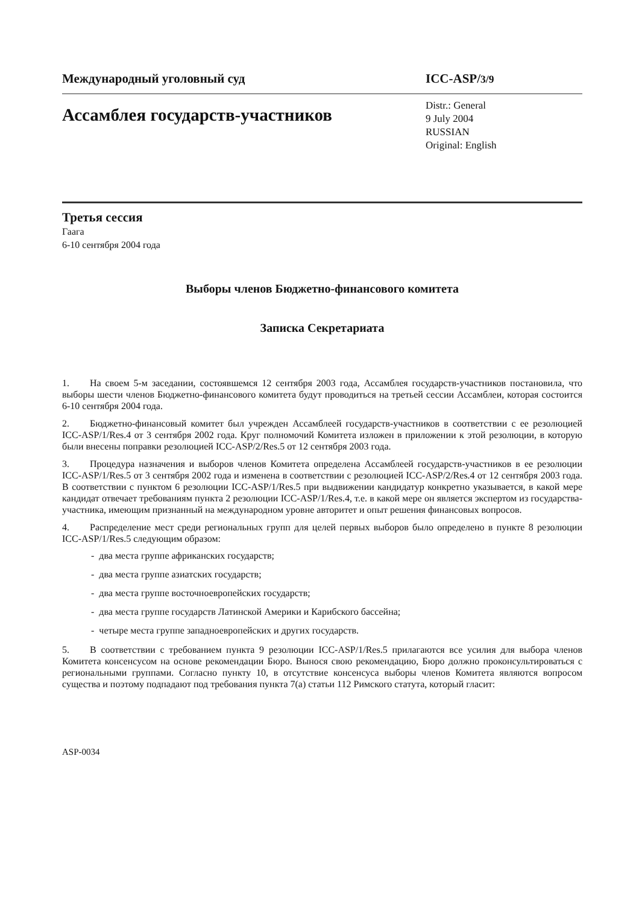Международный уголовный суд ICC-ASP/3/9
Ассамблея государств-участников
Distr.: General
9 July 2004
RUSSIAN
Original: English
Третья сессия
Гаага
6-10 сентября 2004 года
Выборы членов Бюджетно-финансового комитета
Записка Секретариата
1. На своем 5-м заседании, состоявшемся 12 сентября 2003 года, Ассамблея государств-участников постановила, что выборы шести членов Бюджетно-финансового комитета будут проводиться на третьей сессии Ассамблеи, которая состоится 6-10 сентября 2004 года.
2. Бюджетно-финансовый комитет был учрежден Ассамблеей государств-участников в соответствии с ее резолюцией ICC-ASP/1/Res.4 от 3 сентября 2002 года. Круг полномочий Комитета изложен в приложении к этой резолюции, в которую были внесены поправки резолюцией ICC-ASP/2/Res.5 от 12 сентября 2003 года.
3. Процедура назначения и выборов членов Комитета определена Ассамблеей государств-участников в ее резолюции ICC-ASP/1/Res.5 от 3 сентября 2002 года и изменена в соответствии с резолюцией ICC-ASP/2/Res.4 от 12 сентября 2003 года. В соответствии с пунктом 6 резолюции ICC-ASP/1/Res.5 при выдвижении кандидатур конкретно указывается, в какой мере кандидат отвечает требованиям пункта 2 резолюции ICC-ASP/1/Res.4, т.е. в какой мере он является экспертом из государства-участника, имеющим признанный на международном уровне авторитет и опыт решения финансовых вопросов.
4. Распределение мест среди региональных групп для целей первых выборов было определено в пункте 8 резолюции ICC-ASP/1/Res.5 следующим образом:
- два места группе африканских государств;
- два места группе азиатских государств;
- два места группе восточноевропейских государств;
- два места группе государств Латинской Америки и Карибского бассейна;
- четыре места группе западноевропейских и других государств.
5. В соответствии с требованием пункта 9 резолюции ICC-ASP/1/Res.5 прилагаются все усилия для выбора членов Комитета консенсусом на основе рекомендации Бюро. Вынося свою рекомендацию, Бюро должно проконсультироваться с региональными группами. Согласно пункту 10, в отсутствие консенсуса выборы членов Комитета являются вопросом существа и поэтому подпадают под требования пункта 7(а) статьи 112 Римского статута, который гласит:
ASP-0034